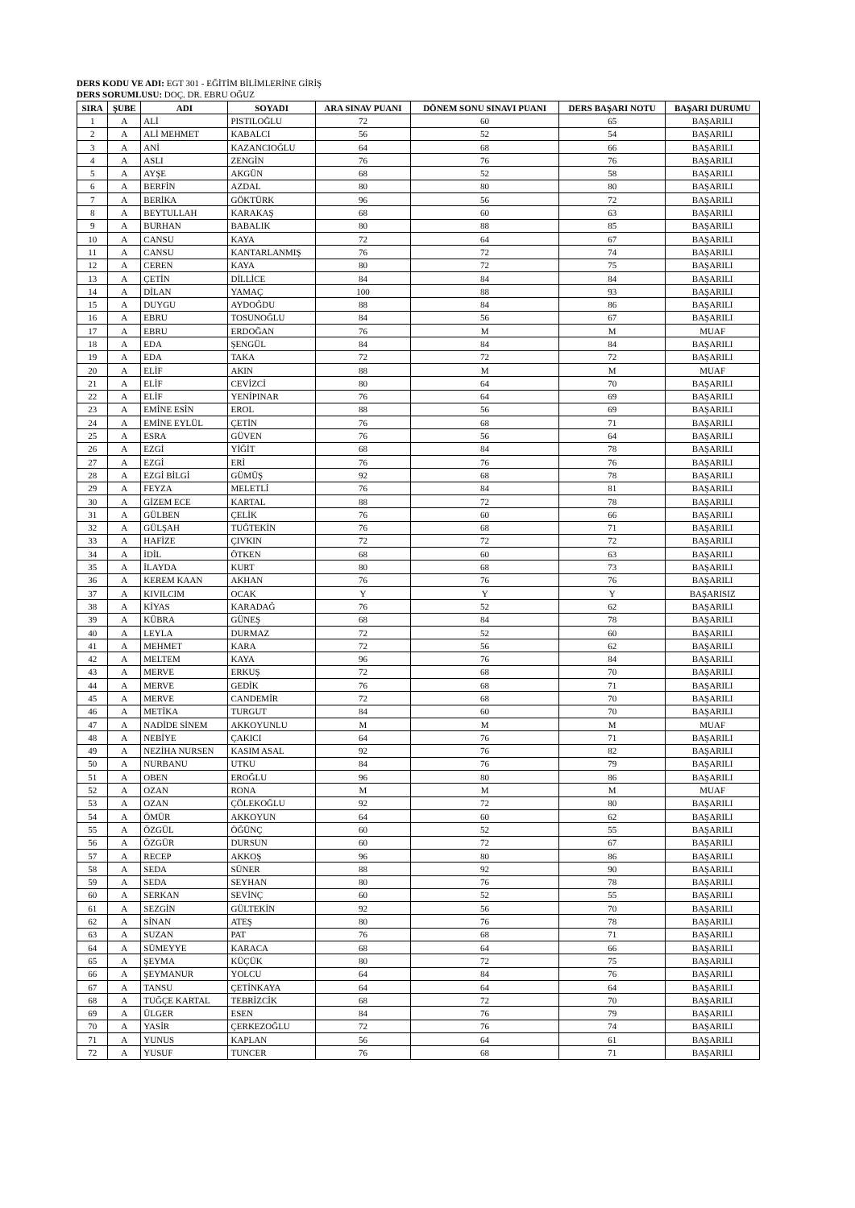DERS KODU VE ADI: EGT 301 - EĞİTİM BİLİMLERİNE GİRİŞ
DERS SORUMLUSU: DOÇ. DR. EBRU OĞUZ
| SIRA | ŞUBE | ADI | SOYADI | ARA SINAV PUANI | DÖNEM SONU SINAVI PUANI | DERS BAŞARI NOTU | BAŞARI DURUMU |
| --- | --- | --- | --- | --- | --- | --- | --- |
| 1 | A | ALİ | PISTILOĞLU | 72 | 60 | 65 | BAŞARILI |
| 2 | A | ALİ MEHMET | KABALCI | 56 | 52 | 54 | BAŞARILI |
| 3 | A | ANİ | KAZANCIOĞLU | 64 | 68 | 66 | BAŞARILI |
| 4 | A | ASLI | ZENGİN | 76 | 76 | 76 | BAŞARILI |
| 5 | A | AYŞE | AKGÜN | 68 | 52 | 58 | BAŞARILI |
| 6 | A | BERFİN | AZDAL | 80 | 80 | 80 | BAŞARILI |
| 7 | A | BERİKA | GÖKTÜRK | 96 | 56 | 72 | BAŞARILI |
| 8 | A | BEYTULLAH | KARAKAŞ | 68 | 60 | 63 | BAŞARILI |
| 9 | A | BURHAN | BABALIK | 80 | 88 | 85 | BAŞARILI |
| 10 | A | CANSU | KAYA | 72 | 64 | 67 | BAŞARILI |
| 11 | A | CANSU | KANTARLANMIŞ | 76 | 72 | 74 | BAŞARILI |
| 12 | A | CEREN | KAYA | 80 | 72 | 75 | BAŞARILI |
| 13 | A | ÇETİN | DİLLİCE | 84 | 84 | 84 | BAŞARILI |
| 14 | A | DİLAN | YAMAÇ | 100 | 88 | 93 | BAŞARILI |
| 15 | A | DUYGU | AYDOĞDU | 88 | 84 | 86 | BAŞARILI |
| 16 | A | EBRU | TOSUNOĞLU | 84 | 56 | 67 | BAŞARILI |
| 17 | A | EBRU | ERDOĞAN | 76 | M | M | MUAF |
| 18 | A | EDA | ŞENGÜL | 84 | 84 | 84 | BAŞARILI |
| 19 | A | EDA | TAKA | 72 | 72 | 72 | BAŞARILI |
| 20 | A | ELİF | AKIN | 88 | M | M | MUAF |
| 21 | A | ELİF | CEVİZCİ | 80 | 64 | 70 | BAŞARILI |
| 22 | A | ELİF | YENİPINAR | 76 | 64 | 69 | BAŞARILI |
| 23 | A | EMİNE ESİN | EROL | 88 | 56 | 69 | BAŞARILI |
| 24 | A | EMİNE EYLÜL | ÇETİN | 76 | 68 | 71 | BAŞARILI |
| 25 | A | ESRA | GÜVEN | 76 | 56 | 64 | BAŞARILI |
| 26 | A | EZGİ | YİĞİT | 68 | 84 | 78 | BAŞARILI |
| 27 | A | EZGİ | ERİ | 76 | 76 | 76 | BAŞARILI |
| 28 | A | EZGİ BİLGİ | GÜMÜŞ | 92 | 68 | 78 | BAŞARILI |
| 29 | A | FEYZA | MELETLİ | 76 | 84 | 81 | BAŞARILI |
| 30 | A | GİZEM ECE | KARTAL | 88 | 72 | 78 | BAŞARILI |
| 31 | A | GÜLBEN | ÇELİK | 76 | 60 | 66 | BAŞARILI |
| 32 | A | GÜLŞAH | TUĞTEKİN | 76 | 68 | 71 | BAŞARILI |
| 33 | A | HAFİZE | ÇIVKIN | 72 | 72 | 72 | BAŞARILI |
| 34 | A | İDİL | ÖTKEN | 68 | 60 | 63 | BAŞARILI |
| 35 | A | İLAYDA | KURT | 80 | 68 | 73 | BAŞARILI |
| 36 | A | KEREM KAAN | AKHAN | 76 | 76 | 76 | BAŞARILI |
| 37 | A | KIVILCIM | OCAK | Y | Y | Y | BAŞARISIZ |
| 38 | A | KİYAS | KARADAĞ | 76 | 52 | 62 | BAŞARILI |
| 39 | A | KÜBRA | GÜNEŞ | 68 | 84 | 78 | BAŞARILI |
| 40 | A | LEYLA | DURMAZ | 72 | 52 | 60 | BAŞARILI |
| 41 | A | MEHMET | KARA | 72 | 56 | 62 | BAŞARILI |
| 42 | A | MELTEM | KAYA | 96 | 76 | 84 | BAŞARILI |
| 43 | A | MERVE | ERKUŞ | 72 | 68 | 70 | BAŞARILI |
| 44 | A | MERVE | GEDİK | 76 | 68 | 71 | BAŞARILI |
| 45 | A | MERVE | CANDEMİR | 72 | 68 | 70 | BAŞARILI |
| 46 | A | METİKA | TURGUT | 84 | 60 | 70 | BAŞARILI |
| 47 | A | NADİDE SİNEM | AKKOYUNLU | M | M | M | MUAF |
| 48 | A | NEBİYE | ÇAKICI | 64 | 76 | 71 | BAŞARILI |
| 49 | A | NEZİHA NURSEN | KASIM ASAL | 92 | 76 | 82 | BAŞARILI |
| 50 | A | NURBANU | UTKU | 84 | 76 | 79 | BAŞARILI |
| 51 | A | OBEN | EROĞLU | 96 | 80 | 86 | BAŞARILI |
| 52 | A | OZAN | RONA | M | M | M | MUAF |
| 53 | A | OZAN | ÇÖLEKOĞLU | 92 | 72 | 80 | BAŞARILI |
| 54 | A | ÖMÜR | AKKOYUN | 64 | 60 | 62 | BAŞARILI |
| 55 | A | ÖZGÜL | ÖĞÜNÇ | 60 | 52 | 55 | BAŞARILI |
| 56 | A | ÖZGÜR | DURSUN | 60 | 72 | 67 | BAŞARILI |
| 57 | A | RECEP | AKKOŞ | 96 | 80 | 86 | BAŞARILI |
| 58 | A | SEDA | SÜNER | 88 | 92 | 90 | BAŞARILI |
| 59 | A | SEDA | SEYHAN | 80 | 76 | 78 | BAŞARILI |
| 60 | A | SERKAN | SEVİNÇ | 60 | 52 | 55 | BAŞARILI |
| 61 | A | SEZGİN | GÜLTEKİN | 92 | 56 | 70 | BAŞARILI |
| 62 | A | SİNAN | ATEŞ | 80 | 76 | 78 | BAŞARILI |
| 63 | A | SUZAN | PAT | 76 | 68 | 71 | BAŞARILI |
| 64 | A | SÜMEYYE | KARACA | 68 | 64 | 66 | BAŞARILI |
| 65 | A | ŞEYMA | KÜÇÜK | 80 | 72 | 75 | BAŞARILI |
| 66 | A | ŞEYMANUR | YOLCU | 64 | 84 | 76 | BAŞARILI |
| 67 | A | TANSU | ÇETİNKAYA | 64 | 64 | 64 | BAŞARILI |
| 68 | A | TUĞÇE KARTAL | TEBRİZCİK | 68 | 72 | 70 | BAŞARILI |
| 69 | A | ÜLGER | ESEN | 84 | 76 | 79 | BAŞARILI |
| 70 | A | YASİR | ÇERKEZOĞLU | 72 | 76 | 74 | BAŞARILI |
| 71 | A | YUNUS | KAPLAN | 56 | 64 | 61 | BAŞARILI |
| 72 | A | YUSUF | TUNCER | 76 | 68 | 71 | BAŞARILI |